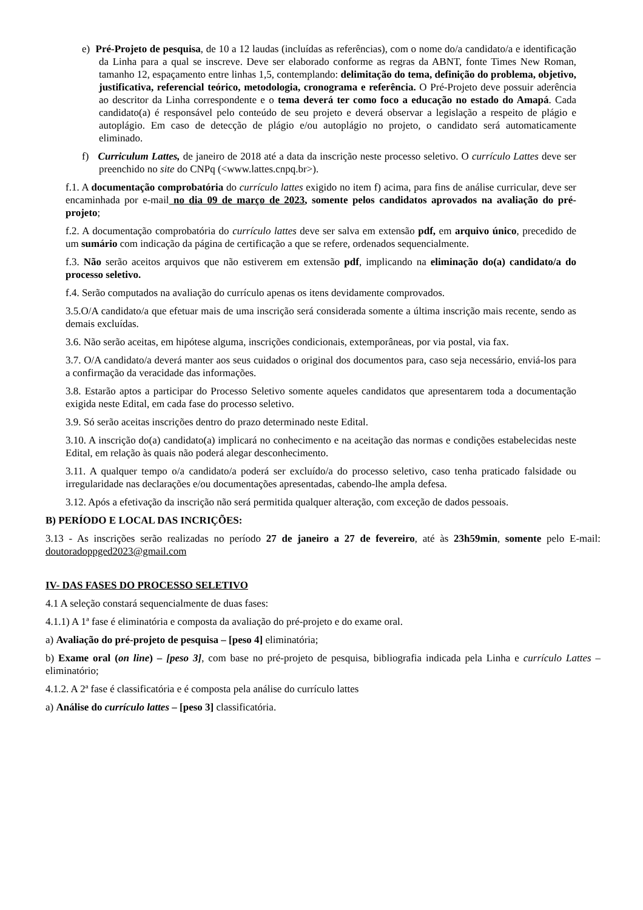e) Pré-Projeto de pesquisa, de 10 a 12 laudas (incluídas as referências), com o nome do/a candidato/a e identificação da Linha para a qual se inscreve. Deve ser elaborado conforme as regras da ABNT, fonte Times New Roman, tamanho 12, espaçamento entre linhas 1,5, contemplando: delimitação do tema, definição do problema, objetivo, justificativa, referencial teórico, metodologia, cronograma e referência. O Pré-Projeto deve possuir aderência ao descritor da Linha correspondente e o tema deverá ter como foco a educação no estado do Amapá. Cada candidato(a) é responsável pelo conteúdo de seu projeto e deverá observar a legislação a respeito de plágio e autoplágio. Em caso de detecção de plágio e/ou autoplágio no projeto, o candidato será automaticamente eliminado.
f) Curriculum Lattes, de janeiro de 2018 até a data da inscrição neste processo seletivo. O currículo Lattes deve ser preenchido no site do CNPq (<www.lattes.cnpq.br>).
f.1. A documentação comprobatória do currículo lattes exigido no item f) acima, para fins de análise curricular, deve ser encaminhada por e-mail no dia 09 de março de 2023, somente pelos candidatos aprovados na avaliação do pré-projeto;
f.2. A documentação comprobatória do currículo lattes deve ser salva em extensão pdf, em arquivo único, precedido de um sumário com indicação da página de certificação a que se refere, ordenados sequencialmente.
f.3. Não serão aceitos arquivos que não estiverem em extensão pdf, implicando na eliminação do(a) candidato/a do processo seletivo.
f.4. Serão computados na avaliação do currículo apenas os itens devidamente comprovados.
3.5.O/A candidato/a que efetuar mais de uma inscrição será considerada somente a última inscrição mais recente, sendo as demais excluídas.
3.6. Não serão aceitas, em hipótese alguma, inscrições condicionais, extemporâneas, por via postal, via fax.
3.7. O/A candidato/a deverá manter aos seus cuidados o original dos documentos para, caso seja necessário, enviá-los para a confirmação da veracidade das informações.
3.8. Estarão aptos a participar do Processo Seletivo somente aqueles candidatos que apresentarem toda a documentação exigida neste Edital, em cada fase do processo seletivo.
3.9. Só serão aceitas inscrições dentro do prazo determinado neste Edital.
3.10. A inscrição do(a) candidato(a) implicará no conhecimento e na aceitação das normas e condições estabelecidas neste Edital, em relação às quais não poderá alegar desconhecimento.
3.11. A qualquer tempo o/a candidato/a poderá ser excluído/a do processo seletivo, caso tenha praticado falsidade ou irregularidade nas declarações e/ou documentações apresentadas, cabendo-lhe ampla defesa.
3.12. Após a efetivação da inscrição não será permitida qualquer alteração, com exceção de dados pessoais.
B) PERÍODO E LOCAL DAS INCRIÇÕES:
3.13 - As inscrições serão realizadas no período 27 de janeiro a 27 de fevereiro, até às 23h59min, somente pelo E-mail: doutoradoppged2023@gmail.com
IV- DAS FASES DO PROCESSO SELETIVO
4.1 A seleção constará sequencialmente de duas fases:
4.1.1) A 1ª fase é eliminatória e composta da avaliação do pré-projeto e do exame oral.
a) Avaliação do pré-projeto de pesquisa – [peso 4] eliminatória;
b) Exame oral (on line) – [peso 3], com base no pré-projeto de pesquisa, bibliografia indicada pela Linha e currículo Lattes – eliminatório;
4.1.2. A 2ª fase é classificatória e é composta pela análise do currículo lattes
a) Análise do currículo lattes – [peso 3] classificatória.